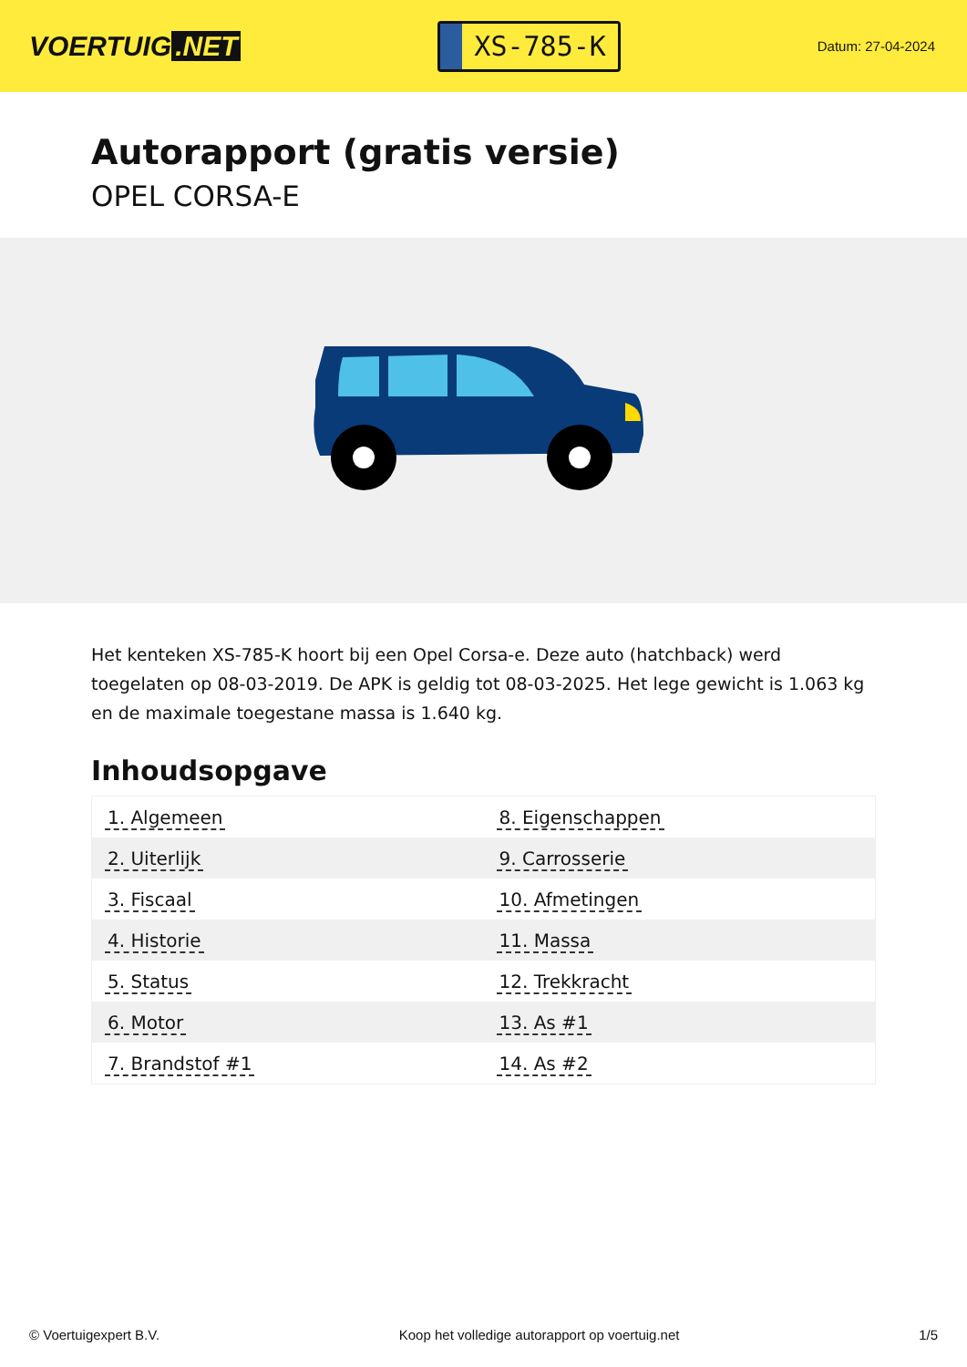VOERTUIG.NET
XS-785-K
Datum: 27-04-2024
Autorapport (gratis versie)
OPEL CORSA-E
Het kenteken XS-785-K hoort bij een Opel Corsa-e. Deze auto (hatchback) werd toegelaten op 08-03-2019. De APK is geldig tot 08-03-2025. Het lege gewicht is 1.063 kg en de maximale toegestane massa is 1.640 kg.
Inhoudsopgave
| 1. Algemeen | 8. Eigenschappen |
| 2. Uiterlijk | 9. Carrosserie |
| 3. Fiscaal | 10. Afmetingen |
| 4. Historie | 11. Massa |
| 5. Status | 12. Trekkracht |
| 6. Motor | 13. As #1 |
| 7. Brandstof #1 | 14. As #2 |
© Voertuigexpert B.V. Koop het volledige autorapport op voertuig.net 1/5